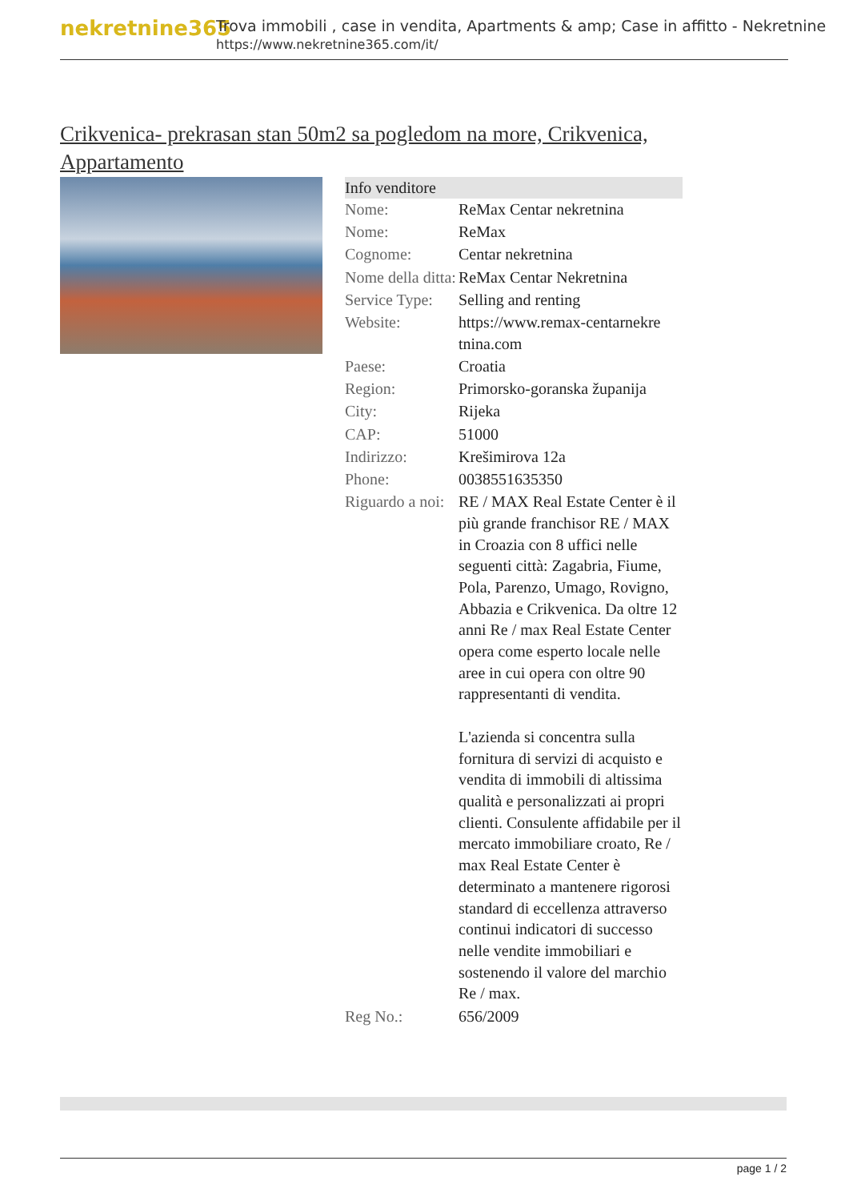nekretnine365
Trova immobili , case in vendita, Apartments & amp; Case in affitto - Nekretnine
https://www.nekretnine365.com/it/
Crikvenica- prekrasan stan 50m2 sa pogledom na more, Crikvenica, Appartamento
| Info venditore | | |
| --- | --- | --- |
| Nome: | ReMax Centar nekretnina | |
| Nome: | ReMax | |
| Cognome: | Centar nekretnina | |
| Nome della ditta: | ReMax Centar Nekretnina | |
| Service Type: | Selling and renting | |
| Website: | https://www.remax-centarnekre tnina.com | |
| Paese: | Croatia | |
| Region: | Primorsko-goranska županija | |
| City: | Rijeka | |
| CAP: | 51000 | |
| Indirizzo: | Krešimirova 12a | |
| Phone: | 0038551635350 | |
| Riguardo a noi: | RE / MAX Real Estate Center è il più grande franchisor RE / MAX in Croazia con 8 uffici nelle seguenti città: Zagabria, Fiume, Pola, Parenzo, Umago, Rovigno, Abbazia e Crikvenica. Da oltre 12 anni Re / max Real Estate Center opera come esperto locale nelle aree in cui opera con oltre 90 rappresentanti di vendita. L'azienda si concentra sulla fornitura di servizi di acquisto e vendita di immobili di altissima qualità e personalizzati ai propri clienti. Consulente affidabile per il mercato immobiliare croato, Re / max Real Estate Center è determinato a mantenere rigorosi standard di eccellenza attraverso continui indicatori di successo nelle vendite immobiliari e sostenendo il valore del marchio Re / max. | |
| Reg No.: | 656/2009 | |
page 1 / 2